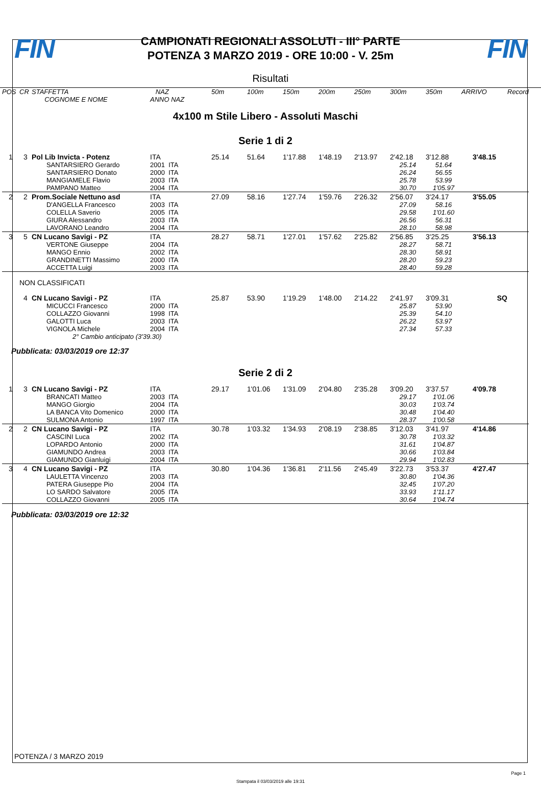FIN
CAMPIONATI REGIONALI ASSOLUTI - III° PARTE
POTENZA 3 MARZO 2019 - ORE 10:00 - V. 25m
FIN
Risultati
| POS | CR | STAFFETTA | NAZ | 50m | 100m | 150m | 200m | 250m | 300m | 350m | ARRIVO | Record |
| --- | --- | --- | --- | --- | --- | --- | --- | --- | --- | --- | --- | --- |
| | | COGNOME E NOME | ANNO NAZ | | | | | | | | | |
| 4x100 m Stile Libero - Assoluti Maschi | | | | | | | | | | | | |
| Serie 1 di 2 | | | | | | | | | | | | |
| 1 | 3 | Pol Lib Invicta - Potenz | ITA | 25.14 | 51.64 | 1'17.88 | 1'48.19 | 2'13.97 | 2'42.18 | 3'12.88 | 3'48.15 | |
| | | SANTARSIERO Gerardo | 2001 ITA | | | | | | 25.14 | 51.64 | | |
| | | SANTARSIERO Donato | 2000 ITA | | | | | | 26.24 | 56.55 | | |
| | | MANGIAMELE Flavio | 2003 ITA | | | | | | 25.78 | 53.99 | | |
| | | PAMPANO Matteo | 2004 ITA | | | | | | 30.70 | 1'05.97 | | |
| 2 | 2 | Prom.Sociale Nettuno asd | ITA | 27.09 | 58.16 | 1'27.74 | 1'59.76 | 2'26.32 | 2'56.07 | 3'24.17 | 3'55.05 | |
| | | D'ANGELLA Francesco | 2003 ITA | | | | | | 27.09 | 58.16 | | |
| | | COLELLA Saverio | 2005 ITA | | | | | | 29.58 | 1'01.60 | | |
| | | GIURA Alessandro | 2003 ITA | | | | | | 26.56 | 56.31 | | |
| | | LAVORANO Leandro | 2004 ITA | | | | | | 28.10 | 58.98 | | |
| 3 | 5 | CN Lucano Savigi - PZ | ITA | 28.27 | 58.71 | 1'27.01 | 1'57.62 | 2'25.82 | 2'56.85 | 3'25.25 | 3'56.13 | |
| | | VERTONE Giuseppe | 2004 ITA | | | | | | 28.27 | 58.71 | | |
| | | MANGO Ennio | 2002 ITA | | | | | | 28.30 | 58.91 | | |
| | | GRANDINETTI Massimo | 2000 ITA | | | | | | 28.20 | 59.23 | | |
| | | ACCETTA Luigi | 2003 ITA | | | | | | 28.40 | 59.28 | | |
| | NON CLASSIFICATI | | | | | | | | | | | |
| | 4 | CN Lucano Savigi - PZ | ITA | 25.87 | 53.90 | 1'19.29 | 1'48.00 | 2'14.22 | 2'41.97 | 3'09.31 | SQ | |
| | | MICUCCI Francesco | 2000 ITA | | | | | | 25.87 | 53.90 | | |
| | | COLLAZZO Giovanni | 1998 ITA | | | | | | 25.39 | 54.10 | | |
| | | GALOTTI Luca | 2003 ITA | | | | | | 26.22 | 53.97 | | |
| | | VIGNOLA Michele | 2004 ITA | | | | | | 27.34 | 57.33 | | |
| | | 2° Cambio anticipato (3'39.30) | | | | | | | | | | |
| Pubblicata: 03/03/2019 ore 12:37 | | | | | | | | | | | | |
| Serie 2 di 2 | | | | | | | | | | | | |
| 1 | 3 | CN Lucano Savigi - PZ | ITA | 29.17 | 1'01.06 | 1'31.09 | 2'04.80 | 2'35.28 | 3'09.20 | 3'37.57 | 4'09.78 | |
| | | BRANCATI Matteo | 2003 ITA | | | | | | 29.17 | 1'01.06 | | |
| | | MANGO Giorgio | 2004 ITA | | | | | | 30.03 | 1'03.74 | | |
| | | LA BANCA Vito Domenico | 2000 ITA | | | | | | 30.48 | 1'04.40 | | |
| | | SULMONA Antonio | 1997 ITA | | | | | | 28.37 | 1'00.58 | | |
| 2 | 2 | CN Lucano Savigi - PZ | ITA | 30.78 | 1'03.32 | 1'34.93 | 2'08.19 | 2'38.85 | 3'12.03 | 3'41.97 | 4'14.86 | |
| | | CASCINI Luca | 2002 ITA | | | | | | 30.78 | 1'03.32 | | |
| | | LOPARDO Antonio | 2000 ITA | | | | | | 31.61 | 1'04.87 | | |
| | | GIAMUNDO Andrea | 2003 ITA | | | | | | 30.66 | 1'03.84 | | |
| | | GIAMUNDO Gianluigi | 2004 ITA | | | | | | 29.94 | 1'02.83 | | |
| 3 | 4 | CN Lucano Savigi - PZ | ITA | 30.80 | 1'04.36 | 1'36.81 | 2'11.56 | 2'45.49 | 3'22.73 | 3'53.37 | 4'27.47 | |
| | | LAULETTA Vincenzo | 2003 ITA | | | | | | 30.80 | 1'04.36 | | |
| | | PATERA Giuseppe Pio | 2004 ITA | | | | | | 32.45 | 1'07.20 | | |
| | | LO SARDO Salvatore | 2005 ITA | | | | | | 33.93 | 1'11.17 | | |
| | | COLLAZZO Giovanni | 2005 ITA | | | | | | 30.64 | 1'04.74 | | |
| Pubblicata: 03/03/2019 ore 12:32 | | | | | | | | | | | | |
POTENZA / 3 MARZO 2019
Page 1
Stampata il 03/03/2019 alle 19:31